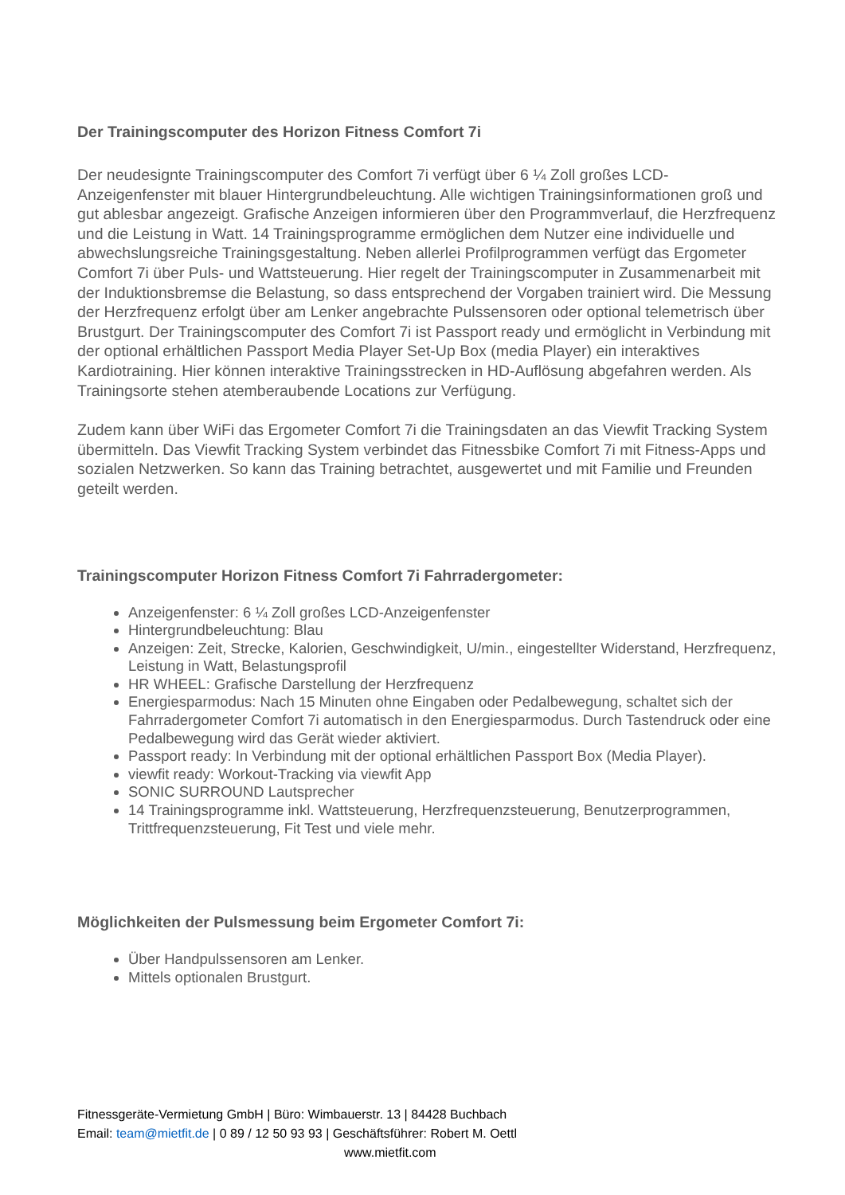Der Trainingscomputer des Horizon Fitness Comfort 7i
Der neudesignte Trainingscomputer des Comfort 7i verfügt über 6 ¼ Zoll großes LCD-Anzeigenfenster mit blauer Hintergrundbeleuchtung. Alle wichtigen Trainingsinformationen groß und gut ablesbar angezeigt. Grafische Anzeigen informieren über den Programmverlauf, die Herzfrequenz und die Leistung in Watt. 14 Trainingsprogramme ermöglichen dem Nutzer eine individuelle und abwechslungsreiche Trainingsgestaltung. Neben allerlei Profilprogrammen verfügt das Ergometer Comfort 7i über Puls- und Wattsteuerung. Hier regelt der Trainingscomputer in Zusammenarbeit mit der Induktionsbremse die Belastung, so dass entsprechend der Vorgaben trainiert wird. Die Messung der Herzfrequenz erfolgt über am Lenker angebrachte Pulssensoren oder optional telemetrisch über Brustgurt. Der Trainingscomputer des Comfort 7i ist Passport ready und ermöglicht in Verbindung mit der optional erhältlichen Passport Media Player Set-Up Box (media Player) ein interaktives Kardiotraining. Hier können interaktive Trainingsstrecken in HD-Auflösung abgefahren werden. Als Trainingsorte stehen atemberaubende Locations zur Verfügung.
Zudem kann über WiFi das Ergometer Comfort 7i die Trainingsdaten an das Viewfit Tracking System übermitteln. Das Viewfit Tracking System verbindet das Fitnessbike Comfort 7i mit Fitness-Apps und sozialen Netzwerken. So kann das Training betrachtet, ausgewertet und mit Familie und Freunden geteilt werden.
Trainingscomputer Horizon Fitness Comfort 7i Fahrradergometer:
Anzeigenfenster: 6 ¼ Zoll großes LCD-Anzeigenfenster
Hintergrundbeleuchtung: Blau
Anzeigen: Zeit, Strecke, Kalorien, Geschwindigkeit, U/min., eingestellter Widerstand, Herzfrequenz, Leistung in Watt, Belastungsprofil
HR WHEEL: Grafische Darstellung der Herzfrequenz
Energiesparmodus: Nach 15 Minuten ohne Eingaben oder Pedalbewegung, schaltet sich der Fahrradergometer Comfort 7i automatisch in den Energiesparmodus. Durch Tastendruck oder eine Pedalbewegung wird das Gerät wieder aktiviert.
Passport ready: In Verbindung mit der optional erhältlichen Passport Box (Media Player).
viewfit ready: Workout-Tracking via viewfit App
SONIC SURROUND Lautsprecher
14 Trainingsprogramme inkl. Wattsteuerung, Herzfrequenzsteuerung, Benutzerprogrammen, Trittfrequenzsteuerung, Fit Test und viele mehr.
Möglichkeiten der Pulsmessung beim Ergometer Comfort 7i:
Über Handpulssensoren am Lenker.
Mittels optionalen Brustgurt.
Fitnessgeräte-Vermietung GmbH | Büro: Wimbauerstr. 13 | 84428 Buchbach
Email: team@mietfit.de | 0 89 / 12 50 93 93 | Geschäftsführer: Robert M. Oettl
www.mietfit.com